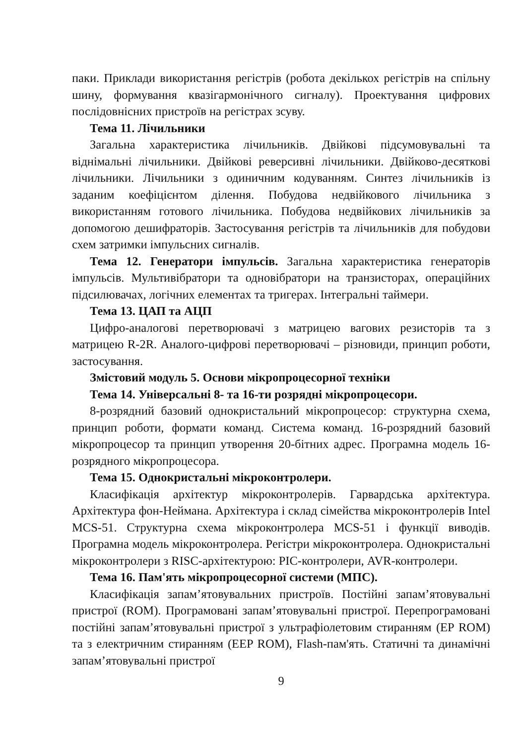паки. Приклади використання регістрів (робота декількох регістрів на спільну шину, формування квазігармонічного сигналу). Проектування цифрових послідовнісних пристроїв на регістрах зсуву.
Тема 11. Лічильники
Загальна характеристика лічильників. Двійкові підсумовувальні та віднімальні лічильники. Двійкові реверсивні лічильники. Двійково-десяткові лічильники. Лічильники з одиничним кодуванням. Синтез лічильників із заданим коефіцієнтом ділення. Побудова недвійкового лічильника з використанням готового лічильника. Побудова недвійкових лічильників за допомогою дешифраторів. Застосування регістрів та лічильників для побудови схем затримки імпульсних сигналів.
Тема 12. Генератори імпульсів. Загальна характеристика генераторів імпульсів. Мультивібратори та одновібратори на транзисторах, операційних підсилювачах, логічних елементах та тригерах. Інтегральні таймери.
Тема 13. ЦАП та АЦП
Цифро-аналогові перетворювачі з матрицею вагових резисторів та з матрицею R-2R. Аналого-цифрові перетворювачі – різновиди, принцип роботи, застосування.
Змістовий модуль 5. Основи мікропроцесорної техніки
Тема 14. Універсальні 8- та 16-ти розрядні мікропроцесори.
8-розрядний базовий однокристальний мікропроцесор: структурна схема, принцип роботи, формати команд. Система команд. 16-розрядний базовий мікропроцесор та принцип утворення 20-бітних адрес. Програмна модель 16-розрядного мікропроцесора.
Тема 15. Однокристальні мікроконтролери.
Класифікація архітектур мікроконтролерів. Гарвардська архітектура. Архітектура фон-Неймана. Архітектура і склад сімейства мікроконтролерів Intel MCS-51. Структурна схема мікроконтролера MCS-51 і функції виводів. Програмна модель мікроконтролера. Регістри мікроконтролера. Однокристальні мікроконтролери з RISC-архітектурою: PIC-контролери, AVR-контролери.
Тема 16. Пам'ять мікропроцесорної системи (МПС).
Класифікація запам’ятовувальних пристроїв. Постійні запам’ятовувальні пристрої (ROM). Програмовані запам’ятовувальні пристрої. Перепрограмовані постійні запам’ятовувальні пристрої з ультрафіолетовим стиранням (EP ROM) та з електричним стиранням (EEP ROM), Flash-пам'ять. Статичні та динамічні запам’ятовувальні пристрої
9